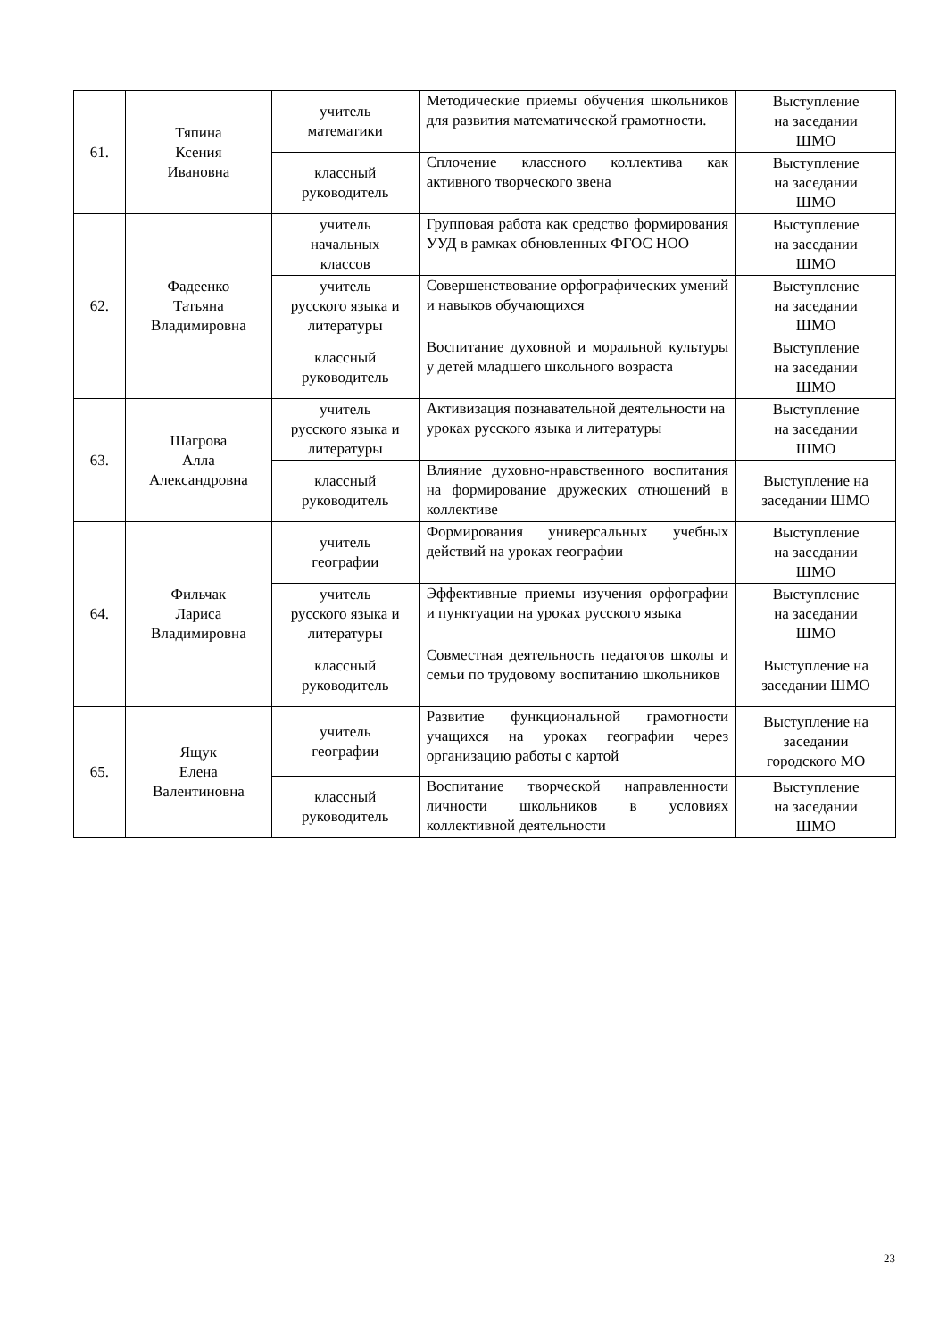| 61. | Тяпина Ксения Ивановна | учитель математики | Методические приемы обучения школьников для развития математической грамотности. | Выступление на заседании ШМО |
| | | классный руководитель | Сплочение классного коллектива как активного творческого звена | Выступление на заседании ШМО |
| 62. | Фадеенко Татьяна Владимировна | учитель начальных классов | Групповая работа как средство формирования УУД в рамках обновленных ФГОС НОО | Выступление на заседании ШМО |
| | | учитель русского языка и литературы | Совершенствование орфографических умений и навыков обучающихся | Выступление на заседании ШМО |
| | | классный руководитель | Воспитание духовной и моральной культуры у детей младшего школьного возраста | Выступление на заседании ШМО |
| 63. | Шагрова Алла Александровна | учитель русского языка и литературы | Активизация познавательной деятельности на уроках русского языка и литературы | Выступление на заседании ШМО |
| | | классный руководитель | Влияние духовно-нравственного воспитания на формирование дружеских отношений в коллективе | Выступление на заседании ШМО |
| 64. | Фильчак Лариса Владимировна | учитель географии | Формирования универсальных учебных действий на уроках географии | Выступление на заседании ШМО |
| | | учитель русского языка и литературы | Эффективные приемы изучения орфографии и пунктуации на уроках русского языка | Выступление на заседании ШМО |
| | | классный руководитель | Совместная деятельность педагогов школы и семьи по трудовому воспитанию школьников | Выступление на заседании ШМО |
| 65. | Ящук Елена Валентиновна | учитель географии | Развитие функциональной грамотности учащихся на уроках географии через организацию работы с картой | Выступление на заседании городского МО |
| | | классный руководитель | Воспитание творческой направленности личности школьников в условиях коллективной деятельности | Выступление на заседании ШМО |
23